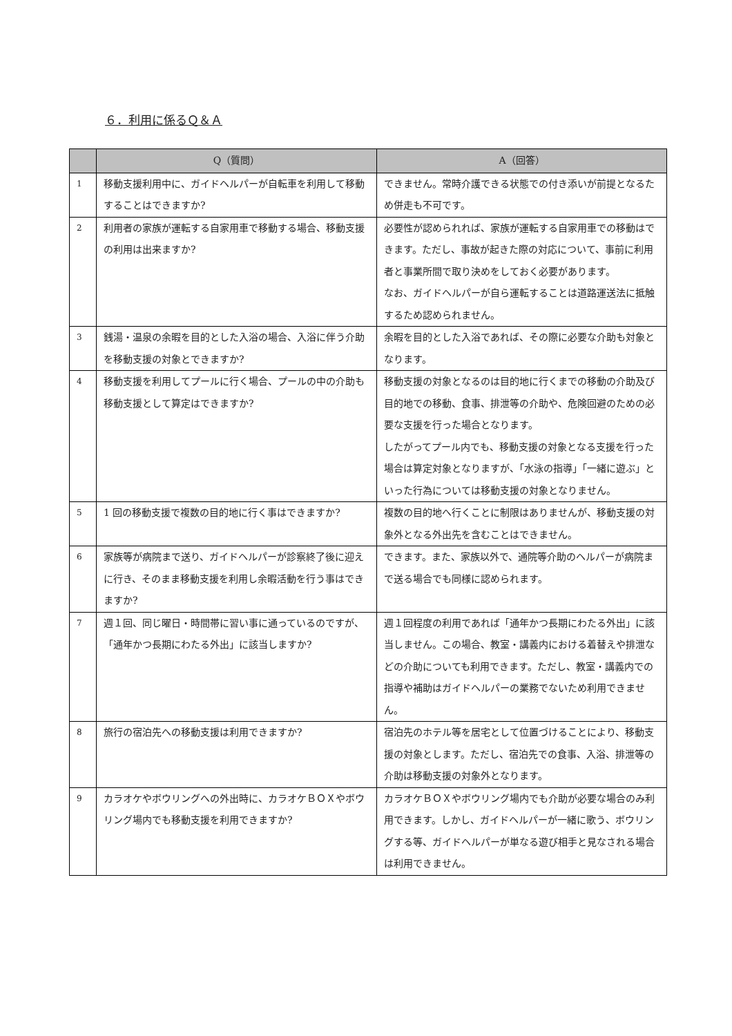６．利用に係るＱ＆Ａ
| | Q（質問） | A（回答） |
| --- | --- | --- |
| 1 | 移動支援利用中に、ガイドヘルパーが自転車を利用して移動することはできますか? | できません。常時介護できる状態での付き添いが前提となるため併走も不可です。 |
| 2 | 利用者の家族が運転する自家用車で移動する場合、移動支援の利用は出来ますか? | 必要性が認められれば、家族が運転する自家用車での移動はできます。ただし、事故が起きた際の対応について、事前に利用者と事業所間で取り決めをしておく必要があります。 なお、ガイドヘルパーが自ら運転することは道路運送法に抵触するため認められません。 |
| 3 | 銭湯・温泉の余暇を目的とした入浴の場合、入浴に伴う介助を移動支援の対象とできますか? | 余暇を目的とした入浴であれば、その際に必要な介助も対象となります。 |
| 4 | 移動支援を利用してプールに行く場合、プールの中の介助も移動支援として算定はできますか? | 移動支援の対象となるのは目的地に行くまでの移動の介助及び目的地での移動、食事、排泄等の介助や、危険回避のための必要な支援を行った場合となります。 したがってプール内でも、移動支援の対象となる支援を行った場合は算定対象となりますが、「水泳の指導」「一緒に遊ぶ」といった行為については移動支援の対象となりません。 |
| 5 | 1 回の移動支援で複数の目的地に行く事はできますか? | 複数の目的地へ行くことに制限はありませんが、移動支援の対象外となる外出先を含むことはできません。 |
| 6 | 家族等が病院まで送り、ガイドヘルパーが診察終了後に迎えに行き、そのまま移動支援を利用し余暇活動を行う事はできますか? | できます。また、家族以外で、通院等介助のヘルパーが病院まで送る場合でも同様に認められます。 |
| 7 | 週１回、同じ曜日・時間帯に習い事に通っているのですが、「通年かつ長期にわたる外出」に該当しますか? | 週１回程度の利用であれば「通年かつ長期にわたる外出」に該当しません。この場合、教室・講義内における着替えや排泄などの介助についても利用できます。ただし、教室・講義内での指導や補助はガイドヘルパーの業務でないため利用できません。 |
| 8 | 旅行の宿泊先への移動支援は利用できますか? | 宿泊先のホテル等を居宅として位置づけることにより、移動支援の対象とします。ただし、宿泊先での食事、入浴、排泄等の介助は移動支援の対象外となります。 |
| 9 | カラオケやボウリングへの外出時に、カラオケＢＯＸやボウリング場内でも移動支援を利用できますか? | カラオケＢＯＸやボウリング場内でも介助が必要な場合のみ利用できます。しかし、ガイドヘルパーが一緒に歌う、ボウリングする等、ガイドヘルパーが単なる遊び相手と見なされる場合は利用できません。 |